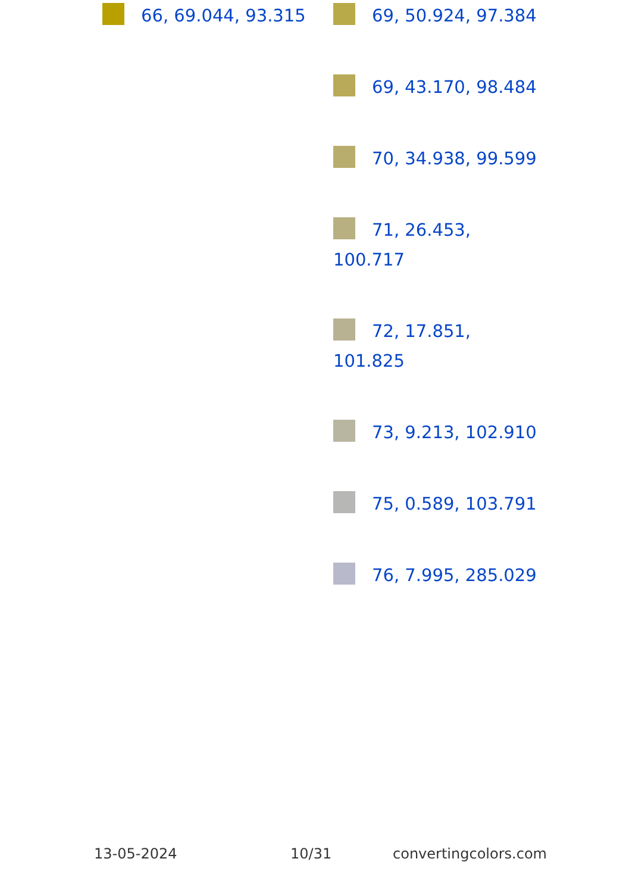66, 69.044, 93.315
69, 50.924, 97.384
69, 43.170, 98.484
70, 34.938, 99.599
71, 26.453,
100.717
72, 17.851,
101.825
73, 9.213, 102.910
75, 0.589, 103.791
76, 7.995, 285.029
13-05-2024 10/31 convertingcolors.com